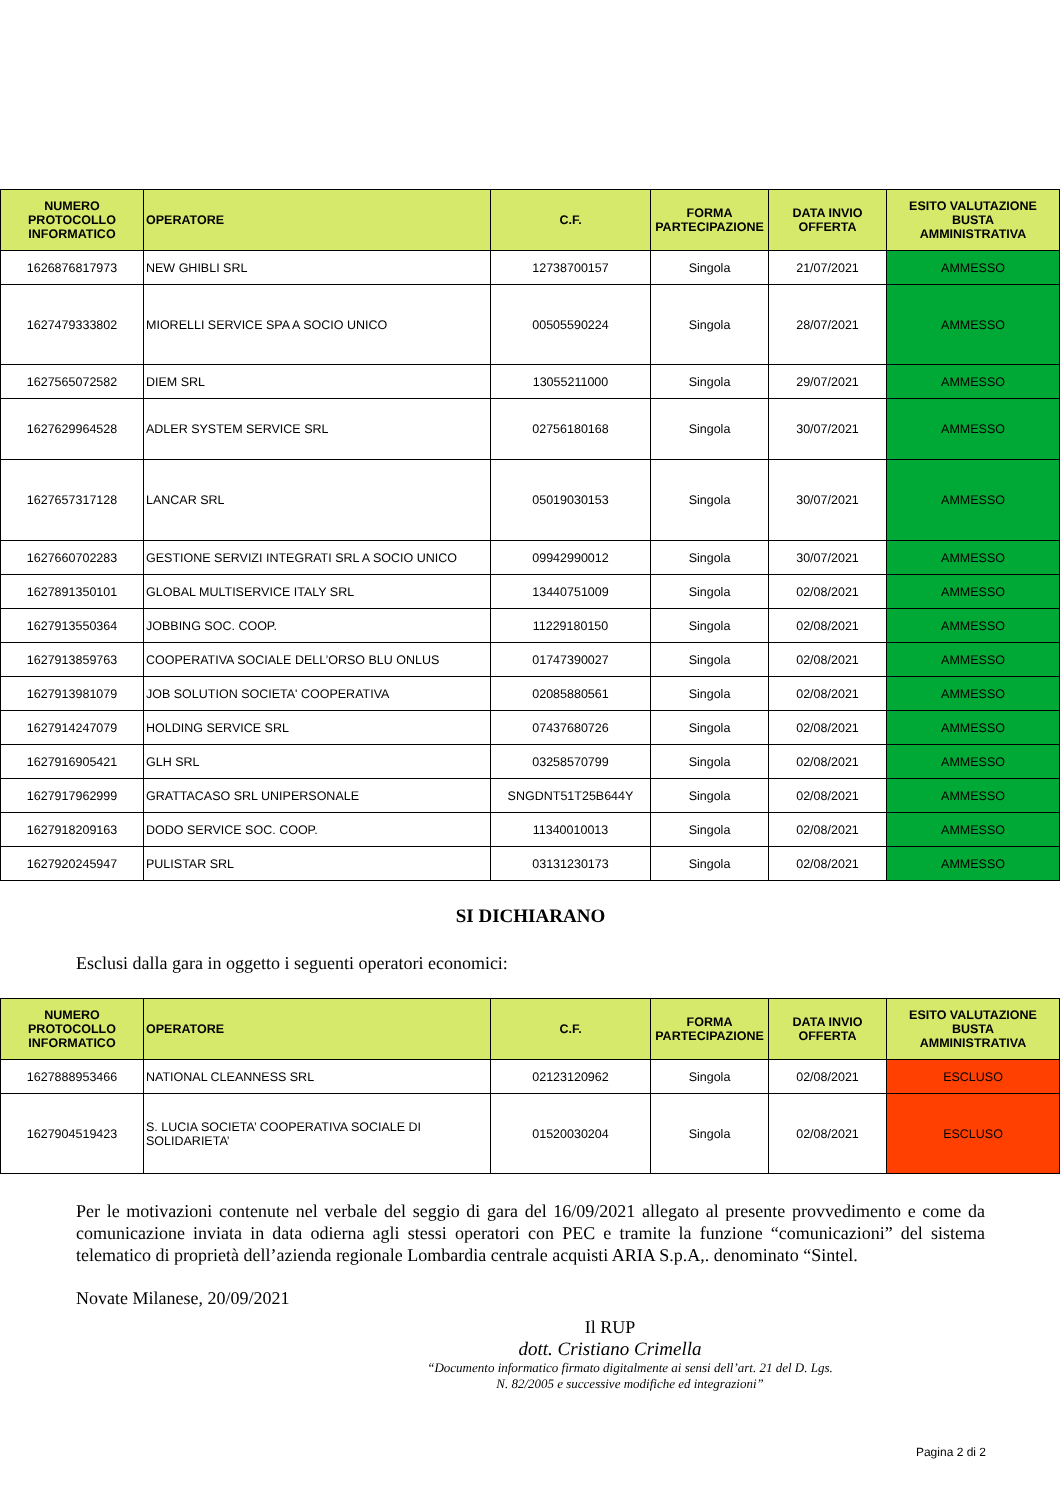| NUMERO PROTOCOLLO INFORMATICO | OPERATORE | C.F. | FORMA PARTECIPAZIONE | DATA INVIO OFFERTA | ESITO VALUTAZIONE BUSTA AMMINISTRATIVA |
| --- | --- | --- | --- | --- | --- |
| 1626876817973 | NEW GHIBLI SRL | 12738700157 | Singola | 21/07/2021 | AMMESSO |
| 1627479333802 | MIORELLI SERVICE SPA A SOCIO UNICO | 00505590224 | Singola | 28/07/2021 | AMMESSO |
| 1627565072582 | DIEM SRL | 13055211000 | Singola | 29/07/2021 | AMMESSO |
| 1627629964528 | ADLER SYSTEM SERVICE SRL | 02756180168 | Singola | 30/07/2021 | AMMESSO |
| 1627657317128 | LANCAR SRL | 05019030153 | Singola | 30/07/2021 | AMMESSO |
| 1627660702283 | GESTIONE SERVIZI INTEGRATI SRL A SOCIO UNICO | 09942990012 | Singola | 30/07/2021 | AMMESSO |
| 1627891350101 | GLOBAL MULTISERVICE ITALY SRL | 13440751009 | Singola | 02/08/2021 | AMMESSO |
| 1627913550364 | JOBBING SOC. COOP. | 11229180150 | Singola | 02/08/2021 | AMMESSO |
| 1627913859763 | COOPERATIVA SOCIALE DELL’ORSO BLU ONLUS | 01747390027 | Singola | 02/08/2021 | AMMESSO |
| 1627913981079 | JOB SOLUTION SOCIETA' COOPERATIVA | 02085880561 | Singola | 02/08/2021 | AMMESSO |
| 1627914247079 | HOLDING SERVICE SRL | 07437680726 | Singola | 02/08/2021 | AMMESSO |
| 1627916905421 | GLH SRL | 03258570799 | Singola | 02/08/2021 | AMMESSO |
| 1627917962999 | GRATTACASO SRL UNIPERSONALE | SNGDNT51T25B644Y | Singola | 02/08/2021 | AMMESSO |
| 1627918209163 | DODO SERVICE SOC. COOP. | 11340010013 | Singola | 02/08/2021 | AMMESSO |
| 1627920245947 | PULISTAR SRL | 03131230173 | Singola | 02/08/2021 | AMMESSO |
SI DICHIARANO
Esclusi dalla gara in oggetto i seguenti operatori economici:
| NUMERO PROTOCOLLO INFORMATICO | OPERATORE | C.F. | FORMA PARTECIPAZIONE | DATA INVIO OFFERTA | ESITO VALUTAZIONE BUSTA AMMINISTRATIVA |
| --- | --- | --- | --- | --- | --- |
| 1627888953466 | NATIONAL CLEANNESS SRL | 02123120962 | Singola | 02/08/2021 | ESCLUSO |
| 1627904519423 | S. LUCIA SOCIETA’ COOPERATIVA SOCIALE DI SOLIDARIETA’ | 01520030204 | Singola | 02/08/2021 | ESCLUSO |
Per le motivazioni contenute nel verbale del seggio di gara del 16/09/2021 allegato al presente provvedimento e come da comunicazione inviata in data odierna agli stessi operatori con PEC e tramite la funzione “comunicazioni” del sistema telematico di proprietà dell’azienda regionale Lombardia centrale acquisti ARIA S.p.A,. denominato “Sintel.
Novate Milanese, 20/09/2021
Il RUP
dott. Cristiano Crimella
“Documento informatico firmato digitalmente ai sensi dell’art. 21 del D. Lgs. N. 82/2005 e successive modifiche ed integrazioni”
Pagina 2 di 2